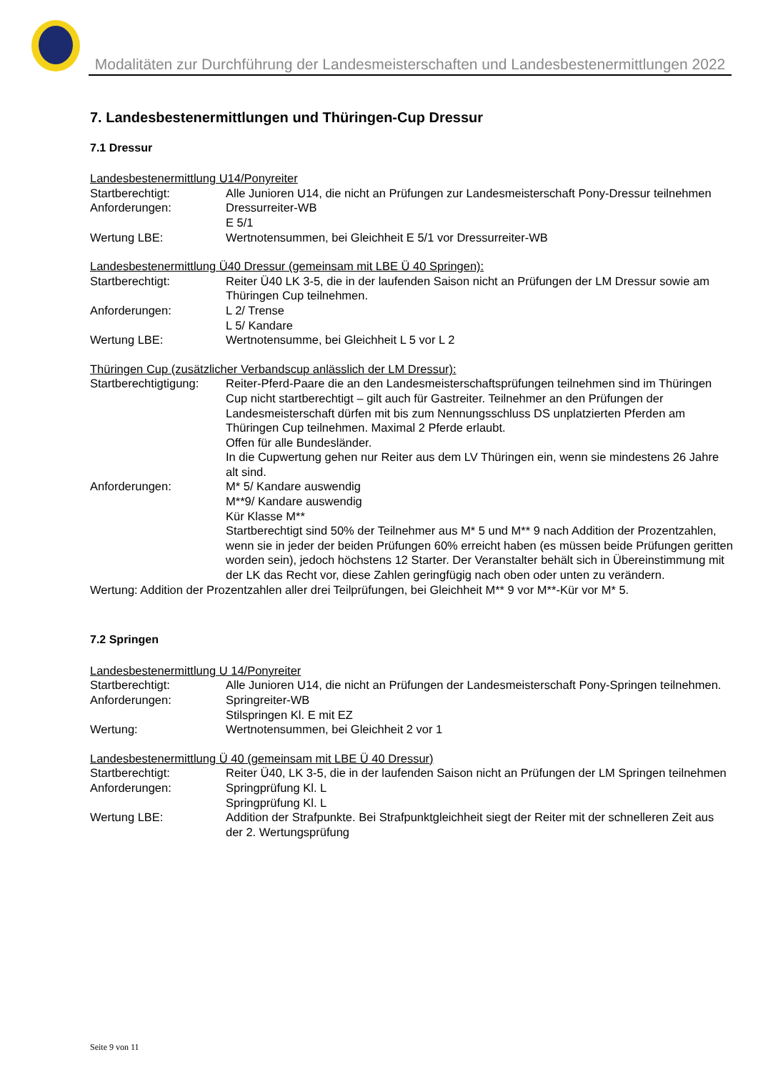Modalitäten zur Durchführung der Landesmeisterschaften und Landesbestenermittlungen 2022
7. Landesbestenermittlungen und Thüringen-Cup Dressur
7.1 Dressur
Landesbestenermittlung U14/Ponyreiter
Startberechtigt: Alle Junioren U14, die nicht an Prüfungen zur Landesmeisterschaft Pony-Dressur teilnehmen
Anforderungen: Dressurreiter-WB
E 5/1
Wertung LBE: Wertnotensummen, bei Gleichheit E 5/1 vor Dressurreiter-WB
Landesbestenermittlung Ü40 Dressur (gemeinsam mit LBE Ü 40 Springen):
Startberechtigt: Reiter Ü40 LK 3-5, die in der laufenden Saison nicht an Prüfungen der LM Dressur sowie am Thüringen Cup teilnehmen.
Anforderungen: L 2/ Trense
L 5/ Kandare
Wertung LBE: Wertnotensumme, bei Gleichheit L 5 vor L 2
Thüringen Cup (zusätzlicher Verbandscup anlässlich der LM Dressur):
Startberechtigtigung:
Reiter-Pferd-Paare die an den Landesmeisterschaftsprüfungen teilnehmen sind im Thüringen Cup nicht startberechtigt – gilt auch für Gastreiter. Teilnehmer an den Prüfungen der Landesmeisterschaft dürfen mit bis zum Nennungsschluss DS unplatzierten Pferden am Thüringen Cup teilnehmen. Maximal 2 Pferde erlaubt.
Offen für alle Bundesländer.
In die Cupwertung gehen nur Reiter aus dem LV Thüringen ein, wenn sie mindestens 26 Jahre alt sind.
Anforderungen: M* 5/ Kandare auswendig
M**9/ Kandare auswendig
Kür Klasse M**
Startberechtigt sind 50% der Teilnehmer aus M* 5 und M** 9 nach Addition der Prozentzahlen, wenn sie in jeder der beiden Prüfungen 60% erreicht haben (es müssen beide Prüfungen geritten worden sein), jedoch höchstens 12 Starter. Der Veranstalter behält sich in Übereinstimmung mit der LK das Recht vor, diese Zahlen geringfügig nach oben oder unten zu verändern.
Wertung: Addition der Prozentzahlen aller drei Teilprüfungen, bei Gleichheit M** 9 vor M**-Kür vor M* 5.
7.2 Springen
Landesbestenermittlung U 14/Ponyreiter
Startberechtigt: Alle Junioren U14, die nicht an Prüfungen der Landesmeisterschaft Pony-Springen teilnehmen.
Anforderungen: Springreiter-WB
Stilspringen Kl. E mit EZ
Wertung: Wertnotensummen, bei Gleichheit 2 vor 1
Landesbestenermittlung Ü 40 (gemeinsam mit LBE Ü 40 Dressur)
Startberechtigt: Reiter Ü40, LK 3-5, die in der laufenden Saison nicht an Prüfungen der LM Springen teilnehmen
Anforderungen: Springprüfung Kl. L
Springprüfung Kl. L
Wertung LBE: Addition der Strafpunkte. Bei Strafpunktgleichheit siegt der Reiter mit der schnelleren Zeit aus der 2. Wertungsprüfung
Seite 9 von 11